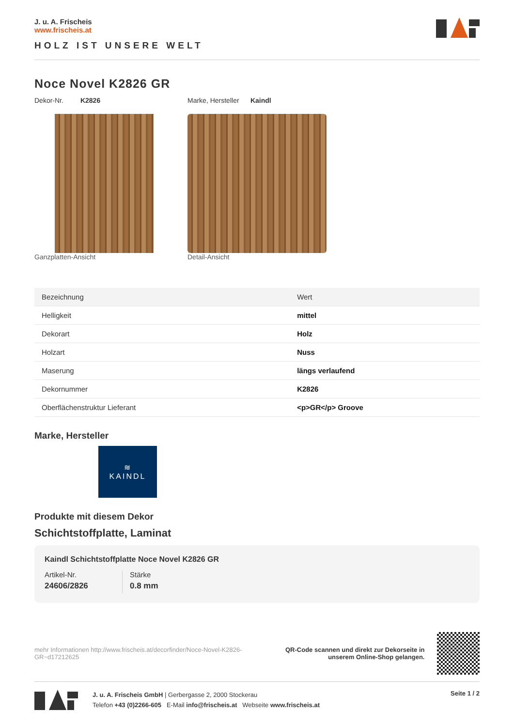J. u. A. Frischeis
www.frischeis.at
HOLZ IST UNSERE WELT
Noce Novel K2826 GR
Dekor-Nr. K2826 Marke, Hersteller Kaindl
Ganzplatten-Ansicht Detail-Ansicht
| Bezeichnung | Wert |
| --- | --- |
| Helligkeit | mittel |
| Dekorart | Holz |
| Holzart | Nuss |
| Maserung | längs verlaufend |
| Dekornummer | K2826 |
| Oberflächenstruktur Lieferant | <p>GR</p> Groove |
Marke, Hersteller
≋
KAINDL
Produkte mit diesem Dekor
Schichtstoffplatte, Laminat
Kaindl Schichtstoffplatte Noce Novel K2826 GR
Artikel-Nr.
24606/2826
Stärke
0.8 mm
mehr Informationen http://www.frischeis.at/decorfinder/Noce-Novel-K2826-GR~d17212625
QR-Code scannen und direkt zur Dekorseite in unserem Online-Shop gelangen.
J. u. A. Frischeis GmbH | Gerbergasse 2, 2000 Stockerau
Telefon +43 (0)2266-605 E-Mail info@frischeis.at Webseite www.frischeis.at
Seite 1 / 2